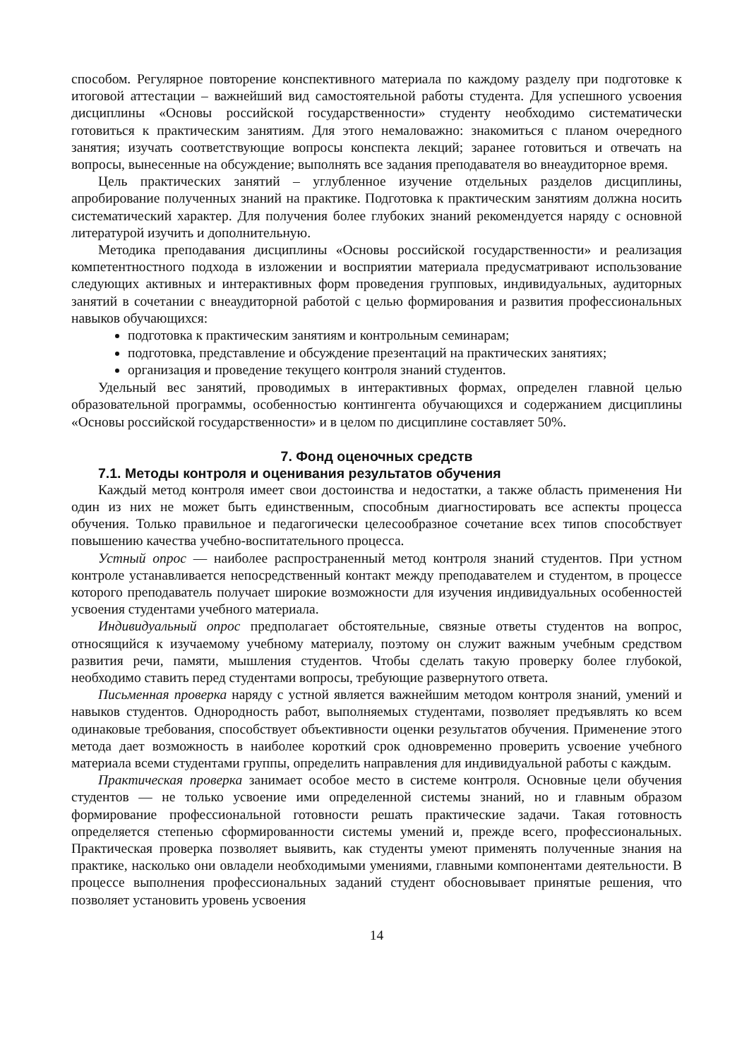способом. Регулярное повторение конспективного материала по каждому разделу при подготовке к итоговой аттестации – важнейший вид самостоятельной работы студента. Для успешного усвоения дисциплины «Основы российской государственности» студенту необходимо систематически готовиться к практическим занятиям. Для этого немаловажно: знакомиться с планом очередного занятия; изучать соответствующие вопросы конспекта лекций; заранее готовиться и отвечать на вопросы, вынесенные на обсуждение; выполнять все задания преподавателя во внеаудиторное время.
Цель практических занятий – углубленное изучение отдельных разделов дисциплины, апробирование полученных знаний на практике. Подготовка к практическим занятиям должна носить систематический характер. Для получения более глубоких знаний рекомендуется наряду с основной литературой изучить и дополнительную.
Методика преподавания дисциплины «Основы российской государственности» и реализация компетентностного подхода в изложении и восприятии материала предусматривают использование следующих активных и интерактивных форм проведения групповых, индивидуальных, аудиторных занятий в сочетании с внеаудиторной работой с целью формирования и развития профессиональных навыков обучающихся:
подготовка к практическим занятиям и контрольным семинарам;
подготовка, представление и обсуждение презентаций на практических занятиях;
организация и проведение текущего контроля знаний студентов.
Удельный вес занятий, проводимых в интерактивных формах, определен главной целью образовательной программы, особенностью контингента обучающихся и содержанием дисциплины «Основы российской государственности» и в целом по дисциплине составляет 50%.
7. Фонд оценочных средств
7.1. Методы контроля и оценивания результатов обучения
Каждый метод контроля имеет свои достоинства и недостатки, а также область применения Ни один из них не может быть единственным, способным диагностировать все аспекты процесса обучения. Только правильное и педагогически целесообразное сочетание всех типов способствует повышению качества учебно-воспитательного процесса.
Устный опрос — наиболее распространенный метод контроля знаний студентов. При устном контроле устанавливается непосредственный контакт между преподавателем и студентом, в процессе которого преподаватель получает широкие возможности для изучения индивидуальных особенностей усвоения студентами учебного материала.
Индивидуальный опрос предполагает обстоятельные, связные ответы студентов на вопрос, относящийся к изучаемому учебному материалу, поэтому он служит важным учебным средством развития речи, памяти, мышления студентов. Чтобы сделать такую проверку более глубокой, необходимо ставить перед студентами вопросы, требующие развернутого ответа.
Письменная проверка наряду с устной является важнейшим методом контроля знаний, умений и навыков студентов. Однородность работ, выполняемых студентами, позволяет предъявлять ко всем одинаковые требования, способствует объективности оценки результатов обучения. Применение этого метода дает возможность в наиболее короткий срок одновременно проверить усвоение учебного материала всеми студентами группы, определить направления для индивидуальной работы с каждым.
Практическая проверка занимает особое место в системе контроля. Основные цели обучения студентов — не только усвоение ими определенной системы знаний, но и главным образом формирование профессиональной готовности решать практические задачи. Такая готовность определяется степенью сформированности системы умений и, прежде всего, профессиональных. Практическая проверка позволяет выявить, как студенты умеют применять полученные знания на практике, насколько они овладели необходимыми умениями, главными компонентами деятельности. В процессе выполнения профессиональных заданий студент обосновывает принятые решения, что позволяет установить уровень усвоения
14